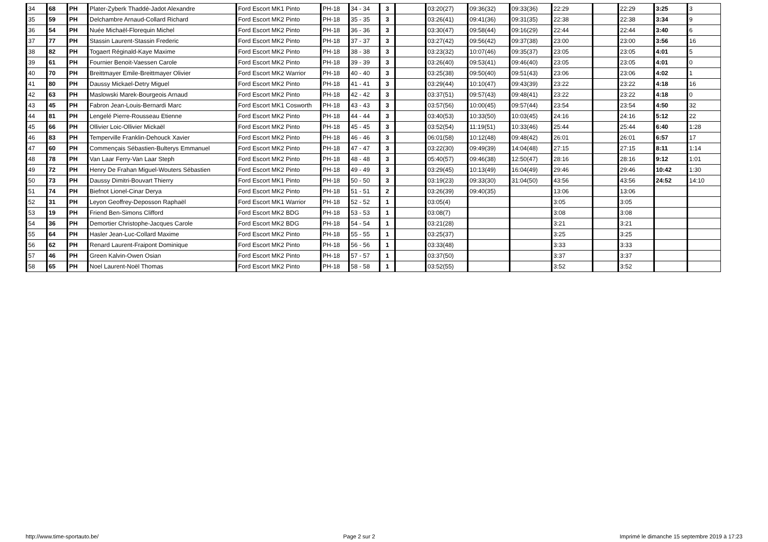| 34 | 68 | PH | Plater-Zyberk Thaddé-Jadot Alexandre | Ford Escort MK1 Pinto | PH-18 | 34 - 34 | 3 | | 03:20(27) | 09:36(32) | 09:33(36) | 22:29 | | 22:29 | 3:25 | 3 |
| 35 | 59 | PH | Delchambre Arnaud-Collard Richard | Ford Escort MK2 Pinto | PH-18 | 35 - 35 | 3 | | 03:26(41) | 09:41(36) | 09:31(35) | 22:38 | | 22:38 | 3:34 | 9 |
| 36 | 54 | PH | Nuée Michaël-Florequin Michel | Ford Escort MK2 Pinto | PH-18 | 36 - 36 | 3 | | 03:30(47) | 09:58(44) | 09:16(29) | 22:44 | | 22:44 | 3:40 | 6 |
| 37 | 77 | PH | Stassin Laurent-Stassin Frederic | Ford Escort MK2 Pinto | PH-18 | 37 - 37 | 3 | | 03:27(42) | 09:56(42) | 09:37(38) | 23:00 | | 23:00 | 3:56 | 16 |
| 38 | 82 | PH | Togaert Réginald-Kaye Maxime | Ford Escort MK2 Pinto | PH-18 | 38 - 38 | 3 | | 03:23(32) | 10:07(46) | 09:35(37) | 23:05 | | 23:05 | 4:01 | 5 |
| 39 | 61 | PH | Fournier Benoit-Vaessen Carole | Ford Escort MK2 Pinto | PH-18 | 39 - 39 | 3 | | 03:26(40) | 09:53(41) | 09:46(40) | 23:05 | | 23:05 | 4:01 | 0 |
| 40 | 70 | PH | Breittmayer Emile-Breittmayer Olivier | Ford Escort MK2 Warrior | PH-18 | 40 - 40 | 3 | | 03:25(38) | 09:50(40) | 09:51(43) | 23:06 | | 23:06 | 4:02 | 1 |
| 41 | 80 | PH | Daussy Mickael-Detry Miguel | Ford Escort MK2 Pinto | PH-18 | 41 - 41 | 3 | | 03:29(44) | 10:10(47) | 09:43(39) | 23:22 | | 23:22 | 4:18 | 16 |
| 42 | 63 | PH | Maslowski Marek-Bourgeois Arnaud | Ford Escort MK2 Pinto | PH-18 | 42 - 42 | 3 | | 03:37(51) | 09:57(43) | 09:48(41) | 23:22 | | 23:22 | 4:18 | 0 |
| 43 | 45 | PH | Fabron Jean-Louis-Bernardi Marc | Ford Escort MK1 Cosworth | PH-18 | 43 - 43 | 3 | | 03:57(56) | 10:00(45) | 09:57(44) | 23:54 | | 23:54 | 4:50 | 32 |
| 44 | 81 | PH | Lengelé Pierre-Rousseau Etienne | Ford Escort MK2 Pinto | PH-18 | 44 - 44 | 3 | | 03:40(53) | 10:33(50) | 10:03(45) | 24:16 | | 24:16 | 5:12 | 22 |
| 45 | 66 | PH | Ollivier Loic-Ollivier Mickaël | Ford Escort MK2 Pinto | PH-18 | 45 - 45 | 3 | | 03:52(54) | 11:19(51) | 10:33(46) | 25:44 | | 25:44 | 6:40 | 1:28 |
| 46 | 83 | PH | Temperville Franklin-Dehouck Xavier | Ford Escort MK2 Pinto | PH-18 | 46 - 46 | 3 | | 06:01(58) | 10:12(48) | 09:48(42) | 26:01 | | 26:01 | 6:57 | 17 |
| 47 | 60 | PH | Commençais Sébastien-Bulterys Emmanuel | Ford Escort MK2 Pinto | PH-18 | 47 - 47 | 3 | | 03:22(30) | 09:49(39) | 14:04(48) | 27:15 | | 27:15 | 8:11 | 1:14 |
| 48 | 78 | PH | Van Laar Ferry-Van Laar Steph | Ford Escort MK2 Pinto | PH-18 | 48 - 48 | 3 | | 05:40(57) | 09:46(38) | 12:50(47) | 28:16 | | 28:16 | 9:12 | 1:01 |
| 49 | 72 | PH | Henry De Frahan Miguel-Wouters Sébastien | Ford Escort MK2 Pinto | PH-18 | 49 - 49 | 3 | | 03:29(45) | 10:13(49) | 16:04(49) | 29:46 | | 29:46 | 10:42 | 1:30 |
| 50 | 73 | PH | Daussy Dimitri-Bouvart Thierry | Ford Escort MK1 Pinto | PH-18 | 50 - 50 | 3 | | 03:19(23) | 09:33(30) | 31:04(50) | 43:56 | | 43:56 | 24:52 | 14:10 |
| 51 | 74 | PH | Biefnot Lionel-Cinar Derya | Ford Escort MK2 Pinto | PH-18 | 51 - 51 | 2 | | 03:26(39) | 09:40(35) | | 13:06 | | 13:06 | | |
| 52 | 31 | PH | Leyon Geoffrey-Deposson Raphaël | Ford Escort MK1 Warrior | PH-18 | 52 - 52 | 1 | | 03:05(4) | | | 3:05 | | 3:05 | | |
| 53 | 19 | PH | Friend Ben-Simons Clifford | Ford Escort MK2 BDG | PH-18 | 53 - 53 | 1 | | 03:08(7) | | | 3:08 | | 3:08 | | |
| 54 | 36 | PH | Demortier Christophe-Jacques Carole | Ford Escort MK2 BDG | PH-18 | 54 - 54 | 1 | | 03:21(28) | | | 3:21 | | 3:21 | | |
| 55 | 64 | PH | Hasler Jean-Luc-Collard Maxime | Ford Escort MK2 Pinto | PH-18 | 55 - 55 | 1 | | 03:25(37) | | | 3:25 | | 3:25 | | |
| 56 | 62 | PH | Renard Laurent-Fraipont Dominique | Ford Escort MK2 Pinto | PH-18 | 56 - 56 | 1 | | 03:33(48) | | | 3:33 | | 3:33 | | |
| 57 | 46 | PH | Green Kalvin-Owen Osian | Ford Escort MK2 Pinto | PH-18 | 57 - 57 | 1 | | 03:37(50) | | | 3:37 | | 3:37 | | |
| 58 | 65 | PH | Noel Laurent-Noël Thomas | Ford Escort MK2 Pinto | PH-18 | 58 - 58 | 1 | | 03:52(55) | | | 3:52 | | 3:52 | | |
http://www.time-sportauto.be/ Page 2 sur 2 Imprimé le dimanche 15 septembre 2019 à 17:23